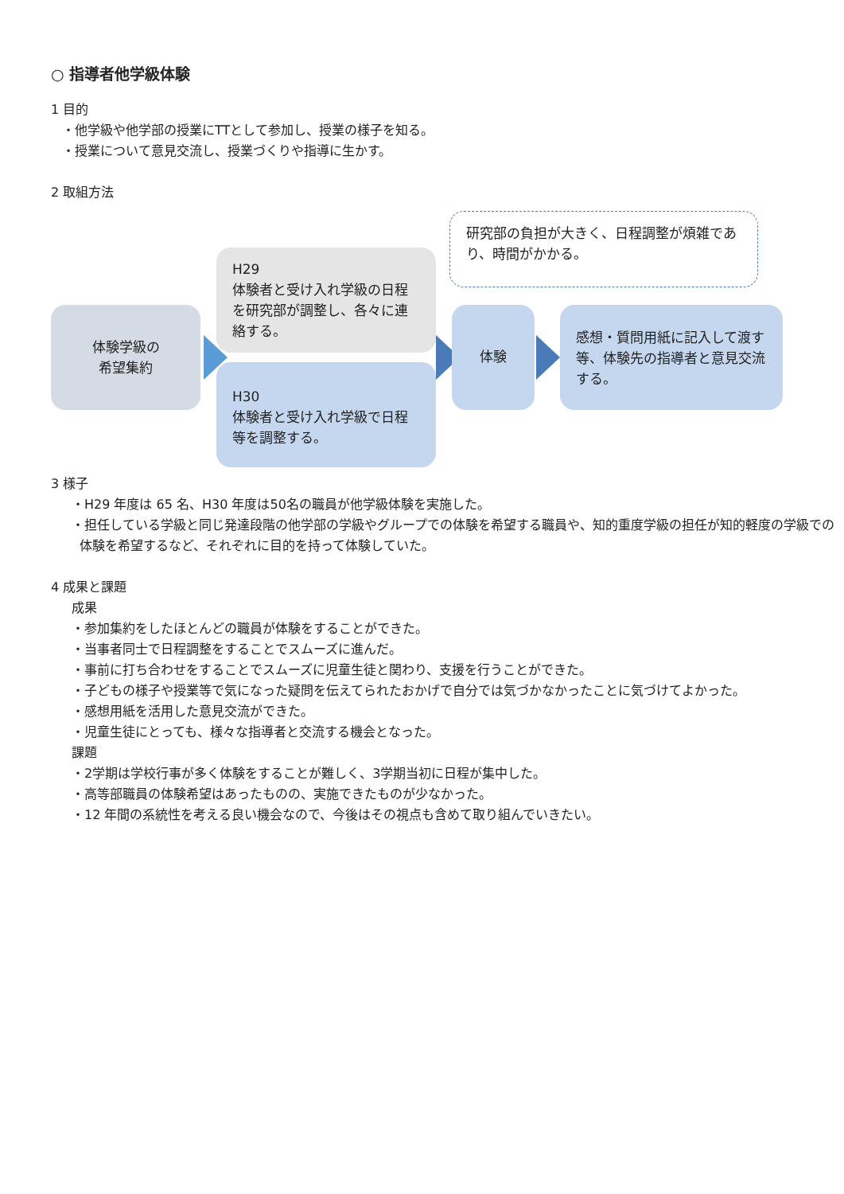○ 指導者他学級体験
1 目的
・他学級や他学部の授業にTTとして参加し、授業の様子を知る。
・授業について意見交流し、授業づくりや指導に生かす。
2 取組方法
研究部の負担が大きく、日程調整が煩雑であり、時間がかかる。
体験学級の
希望集約
H29
体験者と受け入れ学級の日程を研究部が調整し、各々に連絡する。
H30
体験者と受け入れ学級で日程等を調整する。
体験
感想・質問用紙に記入して渡す等、体験先の指導者と意見交流する。
3 様子
・H29 年度は 65 名、H30 年度は50名の職員が他学級体験を実施した。
・担任している学級と同じ発達段階の他学部の学級やグループでの体験を希望する職員や、知的重度学級の担任が知的軽度の学級での体験を希望するなど、それぞれに目的を持って体験していた。
4 成果と課題
成果
・参加集約をしたほとんどの職員が体験をすることができた。
・当事者同士で日程調整をすることでスムーズに進んだ。
・事前に打ち合わせをすることでスムーズに児童生徒と関わり、支援を行うことができた。
・子どもの様子や授業等で気になった疑問を伝えてられたおかげで自分では気づかなかったことに気づけてよかった。
・感想用紙を活用した意見交流ができた。
・児童生徒にとっても、様々な指導者と交流する機会となった。
課題
・2学期は学校行事が多く体験をすることが難しく、3学期当初に日程が集中した。
・高等部職員の体験希望はあったものの、実施できたものが少なかった。
・12 年間の系統性を考える良い機会なので、今後はその視点も含めて取り組んでいきたい。